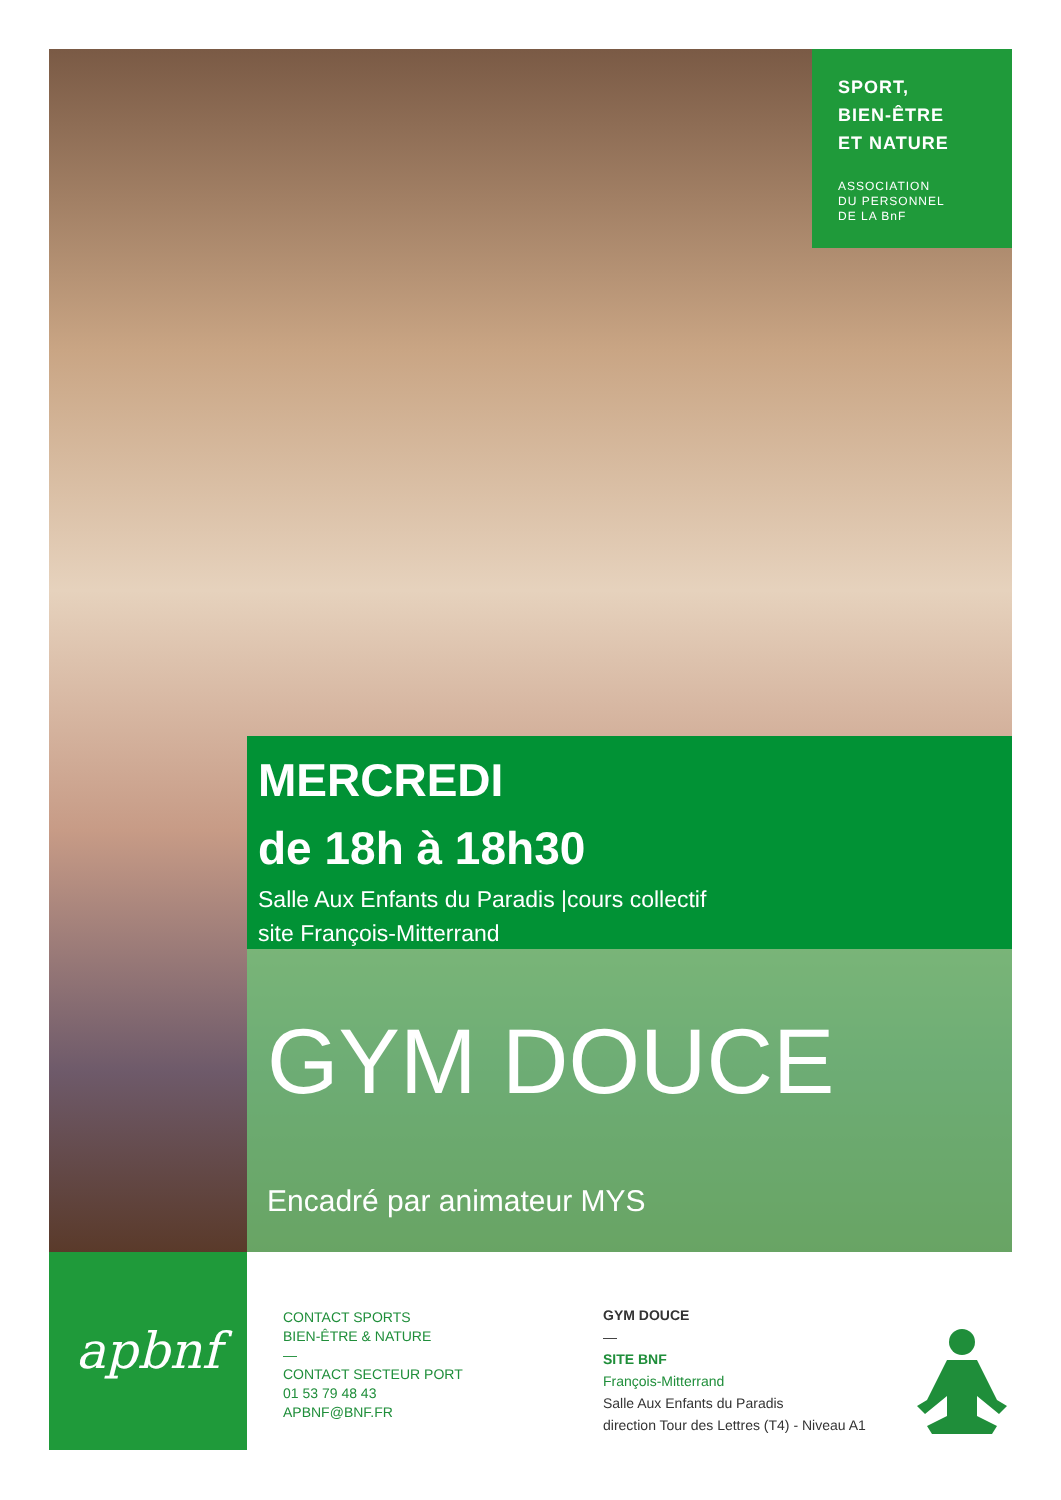SPORT,
BIEN-ÊTRE
ET NATURE
ASSOCIATION
DU PERSONNEL
DE LA BnF
MERCREDI
de 18h à 18h30
Salle Aux Enfants du Paradis |cours collectif
site François-Mitterrand
GYM DOUCE
Encadré par animateur MYS
apbnf
CONTACT SPORTS
BIEN-ÊTRE & NATURE
—
CONTACT SECTEUR PORT
01 53 79 48 43
APBNF@BNF.FR
GYM DOUCE
—
SITE BNF
François-Mitterrand
Salle Aux Enfants du Paradis
direction Tour des Lettres (T4) - Niveau A1